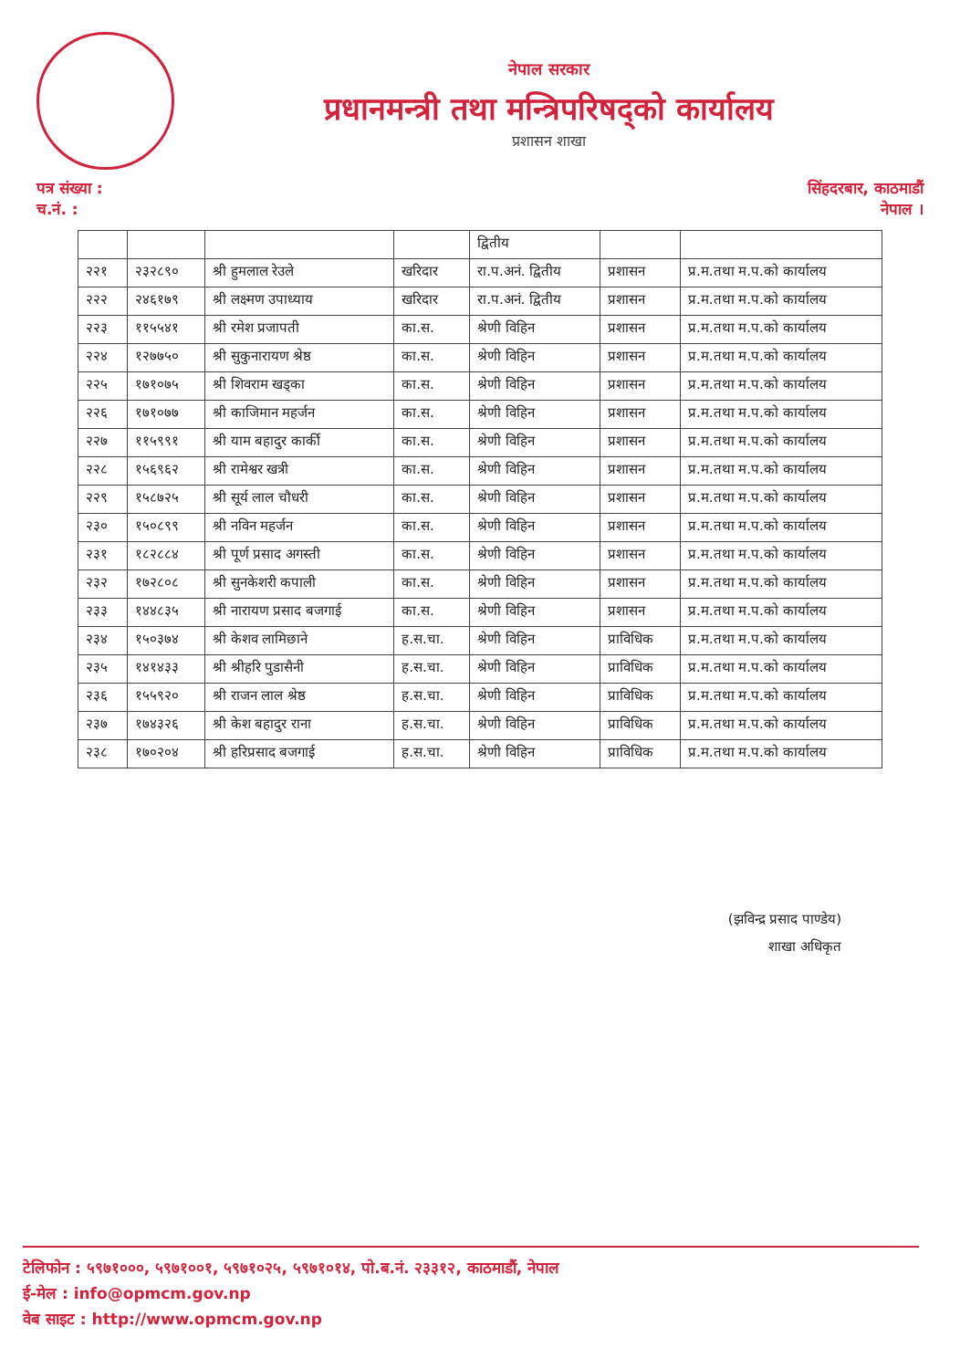नेपाल सरकार
प्रधानमन्त्री तथा मन्त्रिपरिषद्को कार्यालय
प्रशासन शाखा
पत्र संख्या :
च.नं. :
सिंहदरबार, काठमाडौं
नेपाल ।
| | | | | द्वितीय | | |
| २२१ | २३२८९० | श्री हुमलाल रेउले | खरिदार | रा.प.अनं. द्वितीय | प्रशासन | प्र.म.तथा म.प.को कार्यालय |
| २२२ | २४६१७९ | श्री लक्ष्मण उपाध्याय | खरिदार | रा.प.अनं. द्वितीय | प्रशासन | प्र.म.तथा म.प.को कार्यालय |
| २२३ | ११५५४१ | श्री रमेश प्रजापती | का.स. | श्रेणी विहिन | प्रशासन | प्र.म.तथा म.प.को कार्यालय |
| २२४ | १२७७५० | श्री सुकुनारायण श्रेष्ठ | का.स. | श्रेणी विहिन | प्रशासन | प्र.म.तथा म.प.को कार्यालय |
| २२५ | १७१०७५ | श्री शिवराम खड्का | का.स. | श्रेणी विहिन | प्रशासन | प्र.म.तथा म.प.को कार्यालय |
| २२६ | १७१०७७ | श्री काजिमान महर्जन | का.स. | श्रेणी विहिन | प्रशासन | प्र.म.तथा म.प.को कार्यालय |
| २२७ | ११५९९१ | श्री याम बहादुर कार्की | का.स. | श्रेणी विहिन | प्रशासन | प्र.म.तथा म.प.को कार्यालय |
| २२८ | १५६९६२ | श्री रामेश्वर खत्री | का.स. | श्रेणी विहिन | प्रशासन | प्र.म.तथा म.प.को कार्यालय |
| २२९ | १५८७२५ | श्री सूर्य लाल चौधरी | का.स. | श्रेणी विहिन | प्रशासन | प्र.म.तथा म.प.को कार्यालय |
| २३० | १५०८९९ | श्री नविन महर्जन | का.स. | श्रेणी विहिन | प्रशासन | प्र.म.तथा म.प.को कार्यालय |
| २३१ | १८२८८४ | श्री पूर्ण प्रसाद अगस्ती | का.स. | श्रेणी विहिन | प्रशासन | प्र.म.तथा म.प.को कार्यालय |
| २३२ | १७२८०८ | श्री सुनकेशरी कपाली | का.स. | श्रेणी विहिन | प्रशासन | प्र.म.तथा म.प.को कार्यालय |
| २३३ | १४४८३५ | श्री नारायण प्रसाद बजगाई | का.स. | श्रेणी विहिन | प्रशासन | प्र.म.तथा म.प.को कार्यालय |
| २३४ | १५०३७४ | श्री केशव लामिछाने | ह.स.चा. | श्रेणी विहिन | प्राविधिक | प्र.म.तथा म.प.को कार्यालय |
| २३५ | १४१४३३ | श्री श्रीहरि पुडासैनी | ह.स.चा. | श्रेणी विहिन | प्राविधिक | प्र.म.तथा म.प.को कार्यालय |
| २३६ | १५५९२० | श्री राजन लाल श्रेष्ठ | ह.स.चा. | श्रेणी विहिन | प्राविधिक | प्र.म.तथा म.प.को कार्यालय |
| २३७ | १७४३२६ | श्री केश बहादुर राना | ह.स.चा. | श्रेणी विहिन | प्राविधिक | प्र.म.तथा म.प.को कार्यालय |
| २३८ | १७०२०४ | श्री हरिप्रसाद बजगाई | ह.स.चा. | श्रेणी विहिन | प्राविधिक | प्र.म.तथा म.प.को कार्यालय |
(झविन्द्र प्रसाद पाण्डेय)
शाखा अधिकृत
टेलिफोन : ५९७१०००, ५९७१००१, ५९७१०२५, ५९७१०१४, पो.ब.नं. २३३१२, काठमाडौं, नेपाल
ई-मेल : info@opmcm.gov.np
वेब साइट : http://www.opmcm.gov.np